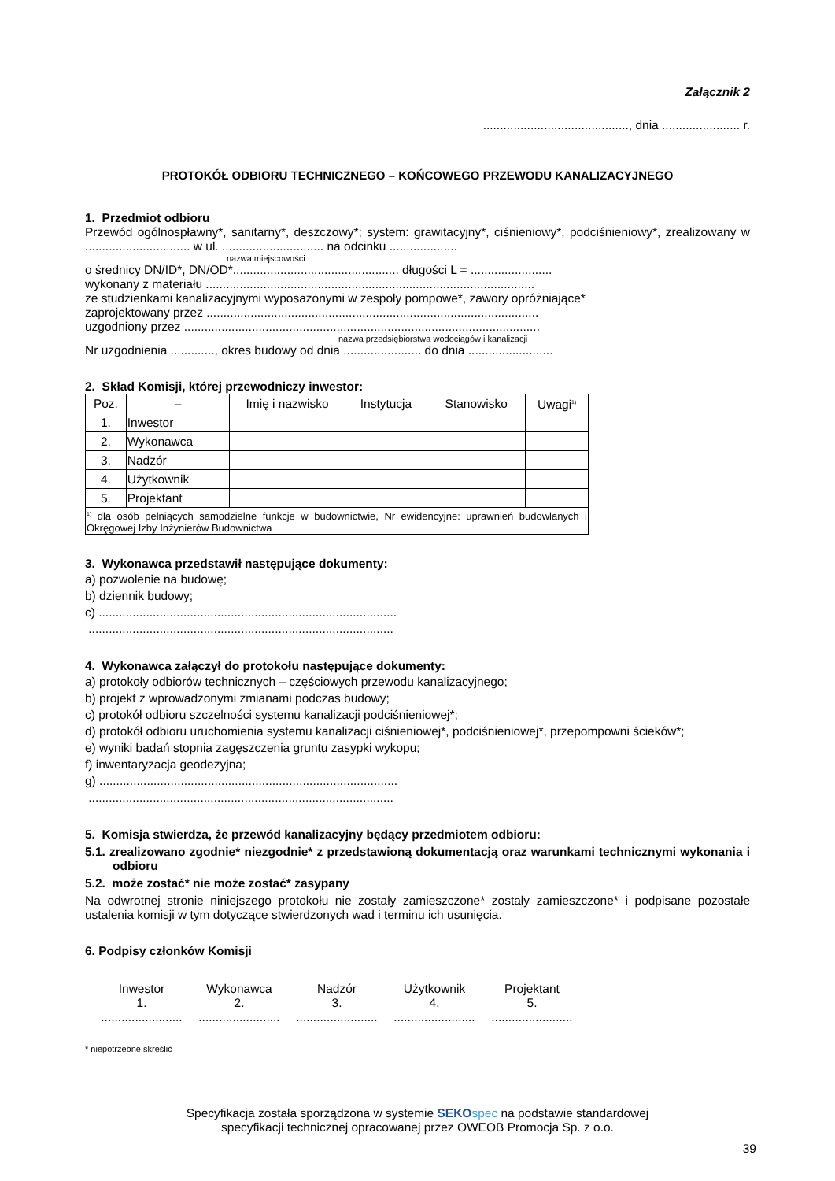Załącznik 2
..........................................., dnia ....................... r.
PROTOKÓŁ ODBIORU TECHNICZNEGO – KOŃCOWEGO PRZEWODU KANALIZACYJNEGO
1. Przedmiot odbioru
Przewód ogólnospławny*, sanitarny*, deszczowy*; system: grawitacyjny*, ciśnieniowy*, podciśnieniowy*, zrealizowany w ............................... w ul. .............................. na odcinku ....................
nazwa miejscowości
o średnicy DN/ID*, DN/OD*................................................. długości L = ........................
wykonany z materiału .................................................................................................
ze studzienkami kanalizacyjnymi wyposażonymi w zespoły pompowe*, zawory opróżniające*
zaprojektowany przez ..................................................................................................
uzgodniony przez .........................................................................................................
nazwa przedsiębiorstwa wodociągów i kanalizacji
Nr uzgodnienia ............., okres budowy od dnia ....................... do dnia .........................
2. Skład Komisji, której przewodniczy inwestor:
| Poz. | – | Imię i nazwisko | Instytucja | Stanowisko | Uwagi<sup>1)</sup> |
| --- | --- | --- | --- | --- | --- |
| 1. | Inwestor | | | | |
| 2. | Wykonawca | | | | |
| 3. | Nadzór | | | | |
| 4. | Użytkownik | | | | |
| 5. | Projektant | | | | |
| <sup>1)</sup> dla osób pełniących samodzielne funkcje w budownictwie, Nr ewidencyjne: uprawnień budowlanych i Okręgowej Izby Inżynierów Budownictwa | | | | | |
3. Wykonawca przedstawił następujące dokumenty:
a) pozwolenie na budowę;
b) dziennik budowy;
c) ........................................................................................
..........................................................................................
4. Wykonawca załączył do protokołu następujące dokumenty:
a) protokoły odbiorów technicznych – częściowych przewodu kanalizacyjnego;
b) projekt z wprowadzonymi zmianami podczas budowy;
c) protokół odbioru szczelności systemu kanalizacji podciśnieniowej*;
d) protokół odbioru uruchomienia systemu kanalizacji ciśnieniowej*, podciśnieniowej*, przepompowni ścieków*;
e) wyniki badań stopnia zagęszczenia gruntu zasypki wykopu;
f) inwentaryzacja geodezyjna;
g) ........................................................................................
..........................................................................................
5. Komisja stwierdza, że przewód kanalizacyjny będący przedmiotem odbioru:
5.1. zrealizowano zgodnie* niezgodnie* z przedstawioną dokumentacją oraz warunkami technicznymi wykonania i odbioru
5.2. może zostać* nie może zostać* zasypany
Na odwrotnej stronie niniejszego protokołu nie zostały zamieszczone* zostały zamieszczone* i podpisane pozostałe ustalenia komisji w tym dotyczące stwierdzonych wad i terminu ich usunięcia.
6. Podpisy członków Komisji
Inwestor
1.
........................
Wykonawca
2.
........................
Nadzór
3.
........................
Użytkownik
4.
........................
Projektant
5.
........................
* niepotrzebne skreślić
Specyfikacja została sporządzona w systemie SEKO spec na podstawie standardowej
specyfikacji technicznej opracowanej przez OWEOB Promocja Sp. z o.o.
39